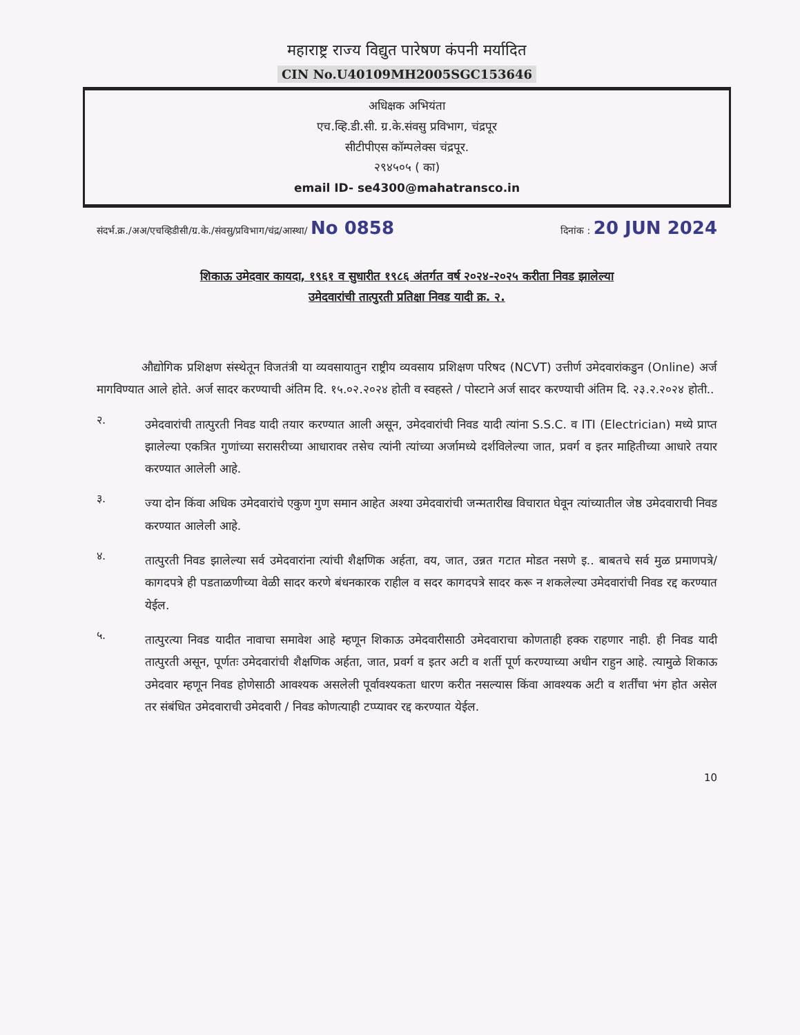महाराष्ट्र राज्य विद्युत पारेषण कंपनी मर्यादित
CIN No.U40109MH2005SGC153646
अधिक्षक अभियंता
एच.व्हि.डी.सी. ग्र.के.संवसु प्रविभाग, चंद्रपूर
सीटीपीएस कॉम्पलेक्स चंद्रपूर.
२९४५०५ ( का)
email ID- se4300@mahatransco.in
संदर्भ.क्र./अअ/एचव्हिडीसी/ग्र.के./संवसु/प्रविभाग/चंद्र/आस्था/ No 0858 दिनांक : 20 JUN 2024
शिकाऊ उमेदवार कायदा, १९६१ व सुधारीत १९८६ अंतर्गत वर्ष २०२४-२०२५ करीता निवड झालेल्या
उमेदवारांची तात्पुरती प्रतिक्षा निवड यादी क्र. २.
औद्योगिक प्रशिक्षण संस्थेतून विजतंत्री या व्यवसायातुन राष्ट्रीय व्यवसाय प्रशिक्षण परिषद (NCVT) उत्तीर्ण उमेदवारांकडुन (Online) अर्ज मागविण्यात आले होते. अर्ज सादर करण्याची अंतिम दि. १५.०२.२०२४ होती व स्वहस्ते / पोस्टाने अर्ज सादर करण्याची अंतिम दि. २३.२.२०२४ होती..
२.
उमेदवारांची तात्पुरती निवड यादी तयार करण्यात आली असून, उमेदवारांची निवड यादी त्यांना S.S.C. व ITI (Electrician) मध्ये प्राप्त झालेल्या एकत्रित गुणांच्या सरासरीच्या आधारावर तसेच त्यांनी त्यांच्या अर्जामध्ये दर्शविलेल्या जात, प्रवर्ग व इतर माहितीच्या आधारे तयार करण्यात आलेली आहे.
३.
ज्या दोन किंवा अधिक उमेदवारांचे एकुण गुण समान आहेत अश्या उमेदवारांची जन्मतारीख विचारात घेवून त्यांच्यातील जेष्ठ उमेदवाराची निवड करण्यात आलेली आहे.
४.
तात्पुरती निवड झालेल्या सर्व उमेदवारांना त्यांची शैक्षणिक अर्हता, वय, जात, उन्नत गटात मोडत नसणे इ.. बाबतचे सर्व मुळ प्रमाणपत्रे/कागदपत्रे ही पडताळणीच्या वेळी सादर करणे बंधनकारक राहील व सदर कागदपत्रे सादर करू न शकलेल्या उमेदवारांची निवड रद्द करण्यात येईल.
५.
तात्पुरत्या निवड यादीत नावाचा समावेश आहे म्हणून शिकाऊ उमेदवारीसाठी उमेदवाराचा कोणताही हक्क राहणार नाही. ही निवड यादी तात्पुरती असून, पूर्णतः उमेदवारांची शैक्षणिक अर्हता, जात, प्रवर्ग व इतर अटी व शर्ती पूर्ण करण्याच्या अधीन राहुन आहे. त्यामुळे शिकाऊ उमेदवार म्हणून निवड होणेसाठी आवश्यक असलेली पूर्वावश्यकता धारण करीत नसल्यास किंवा आवश्यक अटी व शर्तींचा भंग होत असेल तर संबंधित उमेदवाराची उमेदवारी / निवड कोणत्याही टप्प्यावर रद्द करण्यात येईल.
10